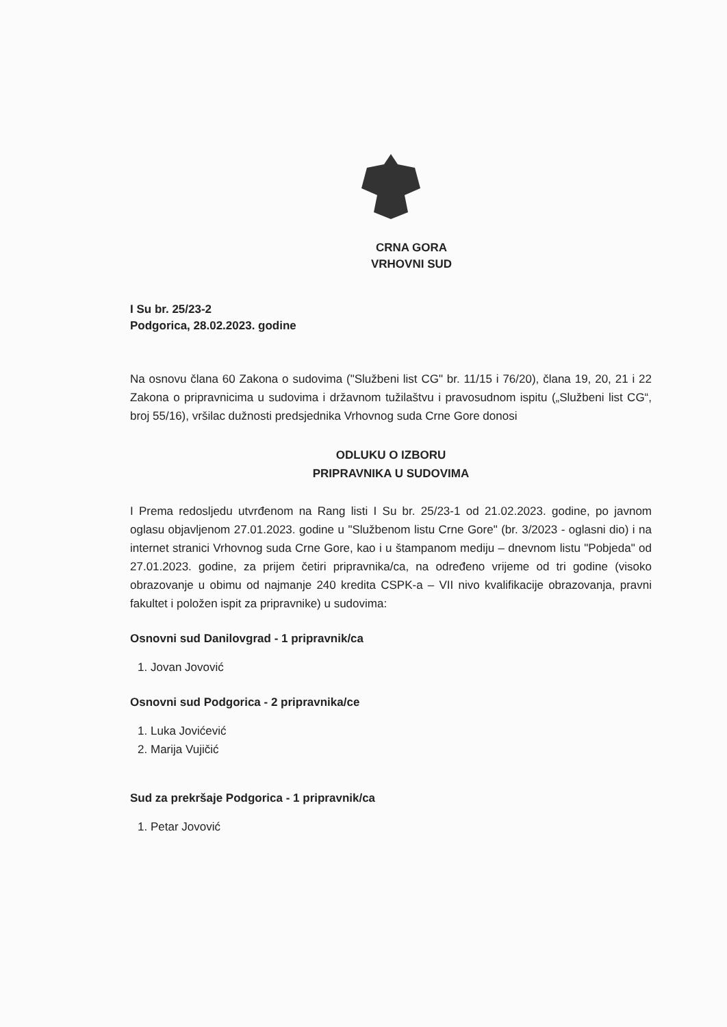CRNA GORA
VRHOVNI SUD
I Su br. 25/23-2
Podgorica, 28.02.2023. godine
Na osnovu člana 60 Zakona o sudovima ("Službeni list CG" br. 11/15 i 76/20), člana 19, 20, 21 i 22 Zakona o pripravnicima u sudovima i državnom tužilaštvu i pravosudnom ispitu („Službeni list CG“, broj 55/16), vršilac dužnosti predsjednika Vrhovnog suda Crne Gore donosi
ODLUKU O IZBORU
PRIPRAVNIKA U SUDOVIMA
I Prema redosljedu utvrđenom na Rang listi I Su br. 25/23-1 od 21.02.2023. godine, po javnom oglasu objavljenom 27.01.2023. godine u "Službenom listu Crne Gore" (br. 3/2023 - oglasni dio) i na internet stranici Vrhovnog suda Crne Gore, kao i u štampanom mediju – dnevnom listu "Pobjeda" od 27.01.2023. godine, za prijem četiri pripravnika/ca, na određeno vrijeme od tri godine (visoko obrazovanje u obimu od najmanje 240 kredita CSPK-a – VII nivo kvalifikacije obrazovanja, pravni fakultet i položen ispit za pripravnike) u sudovima:
Osnovni sud Danilovgrad - 1 pripravnik/ca
1. Jovan Jovović
Osnovni sud Podgorica - 2 pripravnika/ce
1. Luka Jovićević
2. Marija Vujičić
Sud za prekršaje Podgorica - 1 pripravnik/ca
1. Petar Jovović